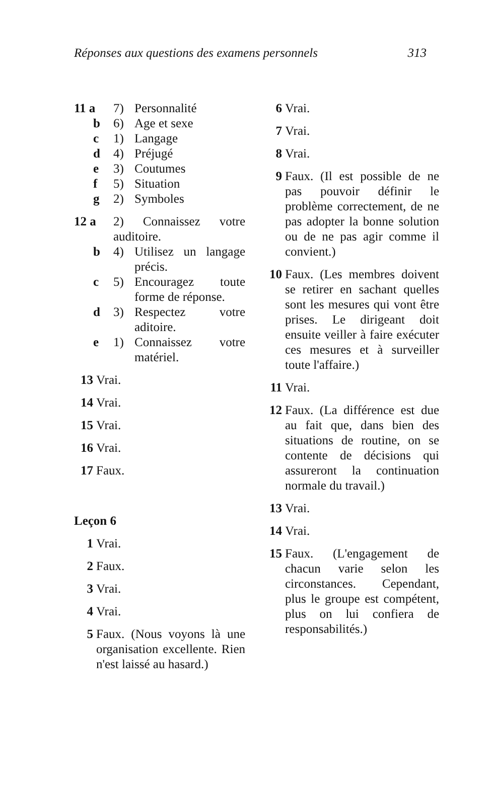Réponses aux questions des examens personnels 313
11 a 7) Personnalité
b 6) Age et sexe
c 1) Langage
d 4) Préjugé
e 3) Coutumes
f 5) Situation
g 2) Symboles
12 a 2) Connaissez votre auditoire.
b 4) Utilisez un langage précis.
c 5) Encouragez toute forme de réponse.
d 3) Respectez votre aditoire.
e 1) Connaissez votre matériel.
13 Vrai.
14 Vrai.
15 Vrai.
16 Vrai.
17 Faux.
Leçon 6
1 Vrai.
2 Faux.
3 Vrai.
4 Vrai.
5 Faux. (Nous voyons là une organisation excellente. Rien n'est laissé au hasard.)
6 Vrai.
7 Vrai.
8 Vrai.
9 Faux. (Il est possible de ne pas pouvoir définir le problème correctement, de ne pas adopter la bonne solution ou de ne pas agir comme il convient.)
10 Faux. (Les membres doivent se retirer en sachant quelles sont les mesures qui vont être prises. Le dirigeant doit ensuite veiller à faire exécuter ces mesures et à surveiller toute l'affaire.)
11 Vrai.
12 Faux. (La différence est due au fait que, dans bien des situations de routine, on se contente de décisions qui assureront la continuation normale du travail.)
13 Vrai.
14 Vrai.
15 Faux. (L'engagement de chacun varie selon les circonstances. Cependant, plus le groupe est compétent, plus on lui confiera de responsabilités.)